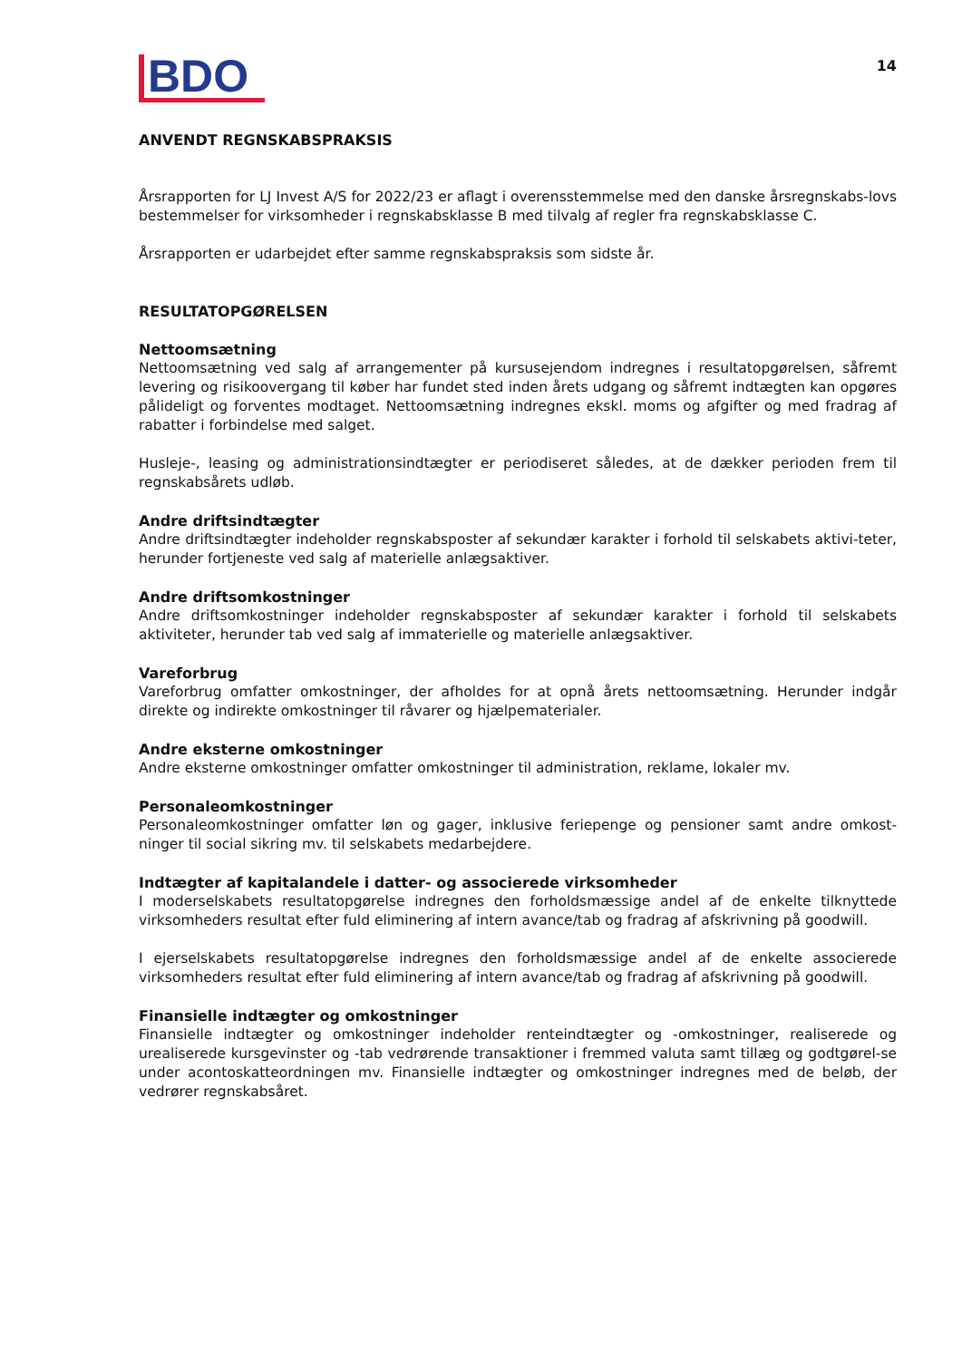BDO
14
ANVENDT REGNSKABSPRAKSIS
Årsrapporten for LJ Invest A/S for 2022/23 er aflagt i overensstemmelse med den danske årsregnskabs-lovs bestemmelser for virksomheder i regnskabsklasse B med tilvalg af regler fra regnskabsklasse C.
Årsrapporten er udarbejdet efter samme regnskabspraksis som sidste år.
RESULTATOPGØRELSEN
Nettoomsætning
Nettoomsætning ved salg af arrangementer på kursusejendom indregnes i resultatopgørelsen, såfremt levering og risikoovergang til køber har fundet sted inden årets udgang og såfremt indtægten kan opgøres pålideligt og forventes modtaget. Nettoomsætning indregnes ekskl. moms og afgifter og med fradrag af rabatter i forbindelse med salget.
Husleje-, leasing og administrationsindtægter er periodiseret således, at de dækker perioden frem til regnskabsårets udløb.
Andre driftsindtægter
Andre driftsindtægter indeholder regnskabsposter af sekundær karakter i forhold til selskabets aktivi-teter, herunder fortjeneste ved salg af materielle anlægsaktiver.
Andre driftsomkostninger
Andre driftsomkostninger indeholder regnskabsposter af sekundær karakter i forhold til selskabets aktiviteter, herunder tab ved salg af immaterielle og materielle anlægsaktiver.
Vareforbrug
Vareforbrug omfatter omkostninger, der afholdes for at opnå årets nettoomsætning. Herunder indgår direkte og indirekte omkostninger til råvarer og hjælpematerialer.
Andre eksterne omkostninger
Andre eksterne omkostninger omfatter omkostninger til administration, reklame, lokaler mv.
Personaleomkostninger
Personaleomkostninger omfatter løn og gager, inklusive feriepenge og pensioner samt andre omkost-ninger til social sikring mv. til selskabets medarbejdere.
Indtægter af kapitalandele i datter- og associerede virksomheder
I moderselskabets resultatopgørelse indregnes den forholdsmæssige andel af de enkelte tilknyttede virksomheders resultat efter fuld eliminering af intern avance/tab og fradrag af afskrivning på goodwill.
I ejerselskabets resultatopgørelse indregnes den forholdsmæssige andel af de enkelte associerede virksomheders resultat efter fuld eliminering af intern avance/tab og fradrag af afskrivning på goodwill.
Finansielle indtægter og omkostninger
Finansielle indtægter og omkostninger indeholder renteindtægter og -omkostninger, realiserede og urealiserede kursgevinster og -tab vedrørende transaktioner i fremmed valuta samt tillæg og godtgørel-se under acontoskatteordningen mv. Finansielle indtægter og omkostninger indregnes med de beløb, der vedrører regnskabsåret.